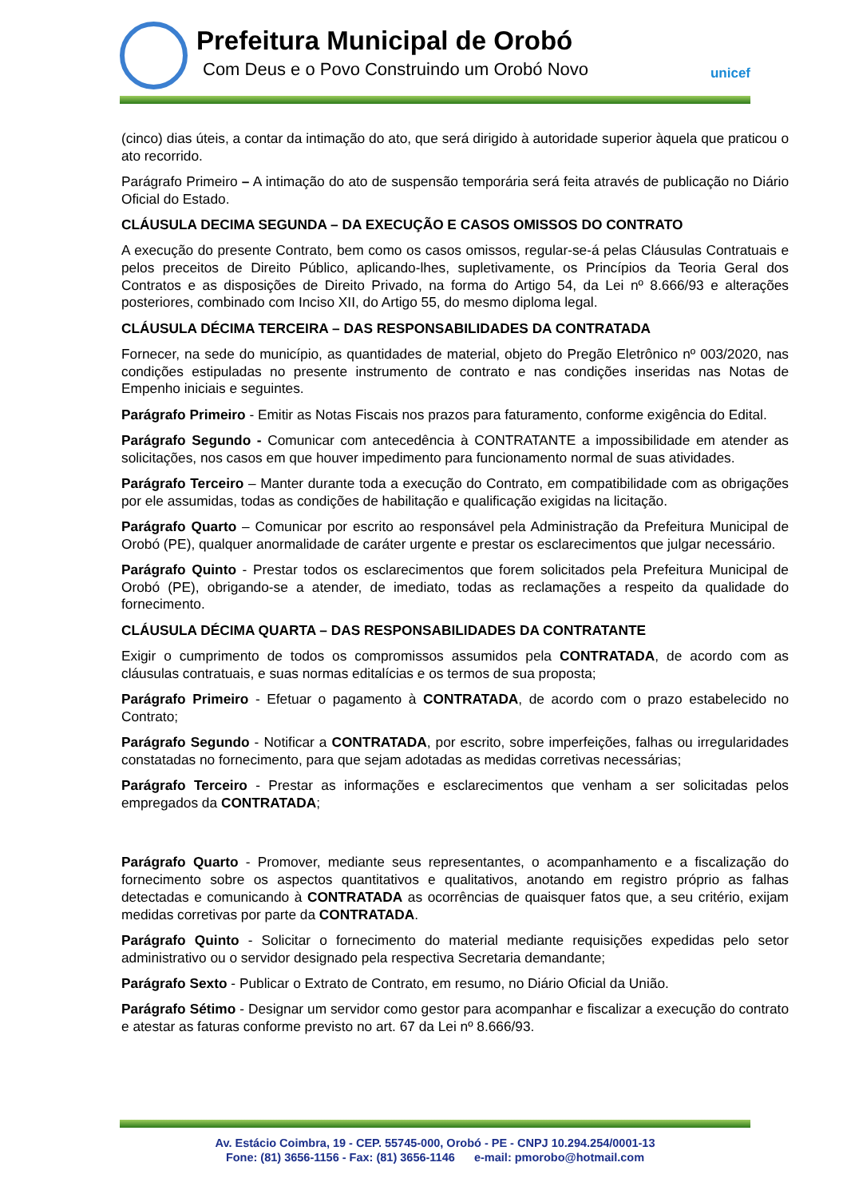Prefeitura Municipal de Orobó
Com Deus e o Povo Construindo um Orobó Novo
unicef
(cinco) dias úteis, a contar da intimação do ato, que será dirigido à autoridade superior àquela que praticou o ato recorrido.
Parágrafo Primeiro – A intimação do ato de suspensão temporária será feita através de publicação no Diário Oficial do Estado.
CLÁUSULA DECIMA SEGUNDA – DA EXECUÇÃO E CASOS OMISSOS DO CONTRATO
A execução do presente Contrato, bem como os casos omissos, regular-se-á pelas Cláusulas Contratuais e pelos preceitos de Direito Público, aplicando-lhes, supletivamente, os Princípios da Teoria Geral dos Contratos e as disposições de Direito Privado, na forma do Artigo 54, da Lei nº 8.666/93 e alterações posteriores, combinado com Inciso XII, do Artigo 55, do mesmo diploma legal.
CLÁUSULA DÉCIMA TERCEIRA – DAS RESPONSABILIDADES DA CONTRATADA
Fornecer, na sede do município, as quantidades de material, objeto do Pregão Eletrônico nº 003/2020, nas condições estipuladas no presente instrumento de contrato e nas condições inseridas nas Notas de Empenho iniciais e seguintes.
Parágrafo Primeiro - Emitir as Notas Fiscais nos prazos para faturamento, conforme exigência do Edital.
Parágrafo Segundo - Comunicar com antecedência à CONTRATANTE a impossibilidade em atender as solicitações, nos casos em que houver impedimento para funcionamento normal de suas atividades.
Parágrafo Terceiro – Manter durante toda a execução do Contrato, em compatibilidade com as obrigações por ele assumidas, todas as condições de habilitação e qualificação exigidas na licitação.
Parágrafo Quarto – Comunicar por escrito ao responsável pela Administração da Prefeitura Municipal de Orobó (PE), qualquer anormalidade de caráter urgente e prestar os esclarecimentos que julgar necessário.
Parágrafo Quinto - Prestar todos os esclarecimentos que forem solicitados pela Prefeitura Municipal de Orobó (PE), obrigando-se a atender, de imediato, todas as reclamações a respeito da qualidade do fornecimento.
CLÁUSULA DÉCIMA QUARTA – DAS RESPONSABILIDADES DA CONTRATANTE
Exigir o cumprimento de todos os compromissos assumidos pela CONTRATADA, de acordo com as cláusulas contratuais, e suas normas editalícias e os termos de sua proposta;
Parágrafo Primeiro - Efetuar o pagamento à CONTRATADA, de acordo com o prazo estabelecido no Contrato;
Parágrafo Segundo - Notificar a CONTRATADA, por escrito, sobre imperfeições, falhas ou irregularidades constatadas no fornecimento, para que sejam adotadas as medidas corretivas necessárias;
Parágrafo Terceiro - Prestar as informações e esclarecimentos que venham a ser solicitadas pelos empregados da CONTRATADA;
Parágrafo Quarto - Promover, mediante seus representantes, o acompanhamento e a fiscalização do fornecimento sobre os aspectos quantitativos e qualitativos, anotando em registro próprio as falhas detectadas e comunicando à CONTRATADA as ocorrências de quaisquer fatos que, a seu critério, exijam medidas corretivas por parte da CONTRATADA.
Parágrafo Quinto - Solicitar o fornecimento do material mediante requisições expedidas pelo setor administrativo ou o servidor designado pela respectiva Secretaria demandante;
Parágrafo Sexto - Publicar o Extrato de Contrato, em resumo, no Diário Oficial da União.
Parágrafo Sétimo - Designar um servidor como gestor para acompanhar e fiscalizar a execução do contrato e atestar as faturas conforme previsto no art. 67 da Lei nº 8.666/93.
Av. Estácio Coimbra, 19 - CEP. 55745-000, Orobó - PE - CNPJ 10.294.254/0001-13
Fone: (81) 3656-1156 - Fax: (81) 3656-1146 e-mail: pmorobo@hotmail.com